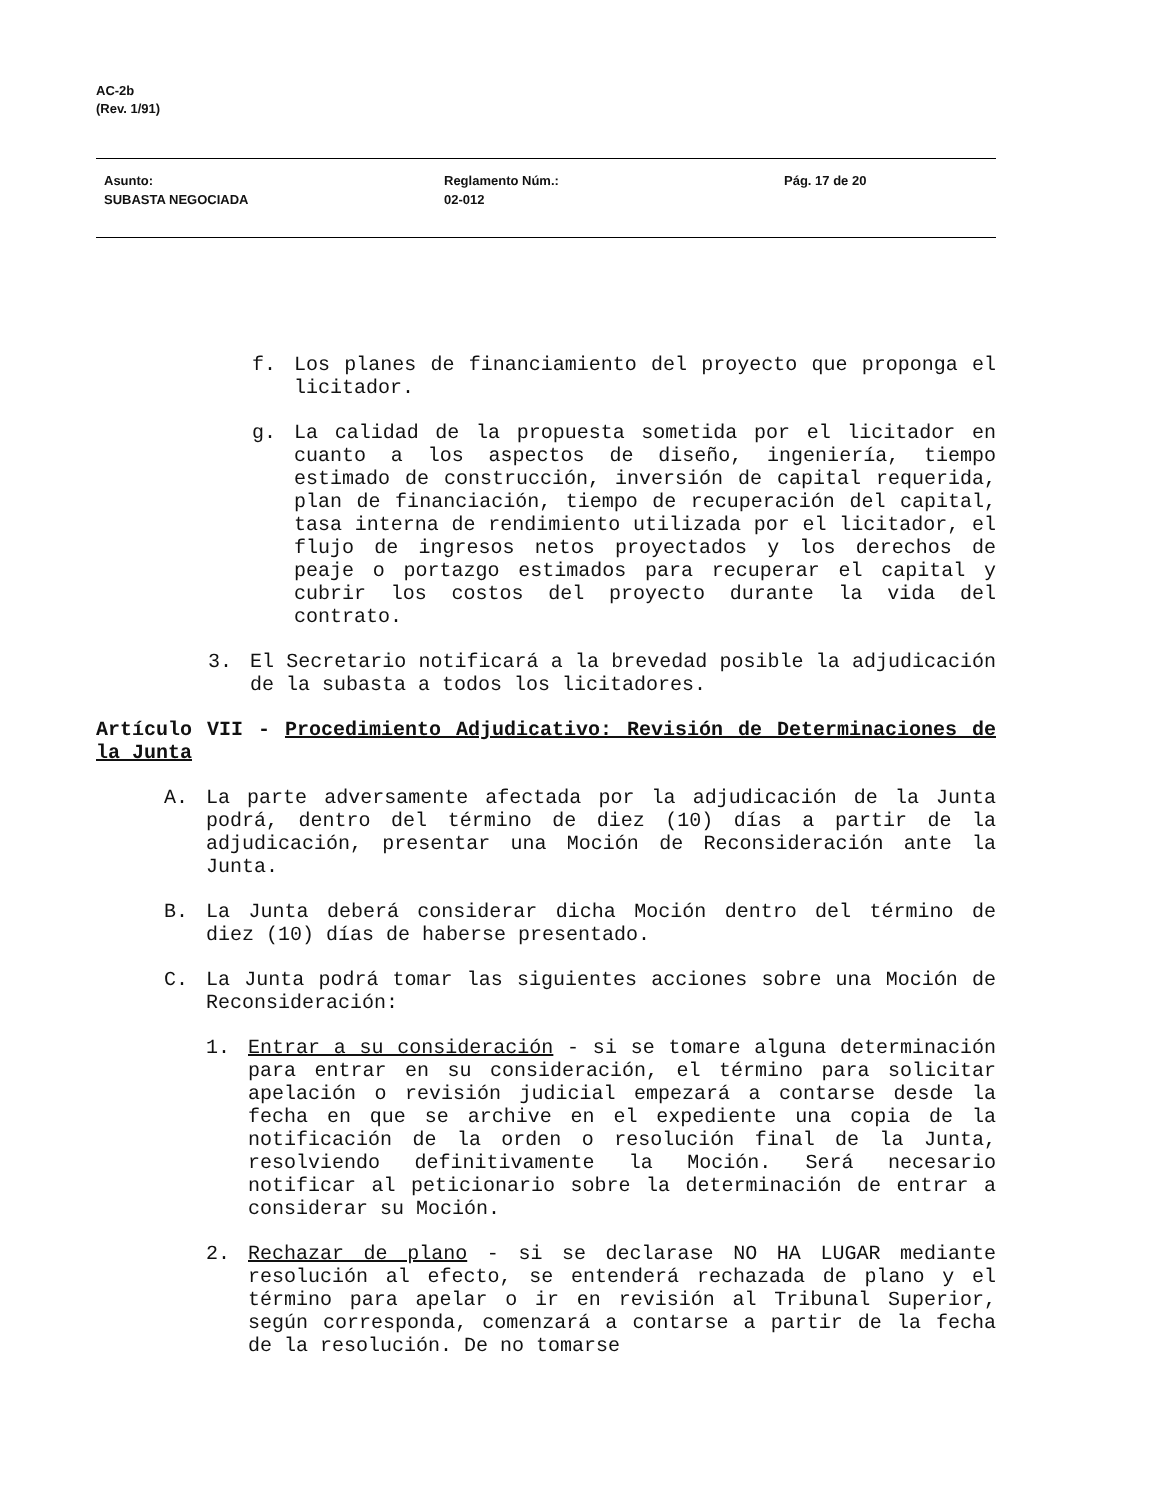AC-2b
(Rev. 1/91)
Asunto:
SUBASTA NEGOCIADA
Reglamento Núm.:
02-012
Pág. 17 de 20
f. Los planes de financiamiento del proyecto que proponga el licitador.
g. La calidad de la propuesta sometida por el licitador en cuanto a los aspectos de diseño, ingeniería, tiempo estimado de construcción, inversión de capital requerida, plan de financiación, tiempo de recuperación del capital, tasa interna de rendimiento utilizada por el licitador, el flujo de ingresos netos proyectados y los derechos de peaje o portazgo estimados para recuperar el capital y cubrir los costos del proyecto durante la vida del contrato.
3. El Secretario notificará a la brevedad posible la adjudicación de la subasta a todos los licitadores.
Artículo VII - Procedimiento Adjudicativo: Revisión de Determinaciones de la Junta
A. La parte adversamente afectada por la adjudicación de la Junta podrá, dentro del término de diez (10) días a partir de la adjudicación, presentar una Moción de Reconsideración ante la Junta.
B. La Junta deberá considerar dicha Moción dentro del término de diez (10) días de haberse presentado.
C. La Junta podrá tomar las siguientes acciones sobre una Moción de Reconsideración:
1. Entrar a su consideración - si se tomare alguna determinación para entrar en su consideración, el término para solicitar apelación o revisión judicial empezará a contarse desde la fecha en que se archive en el expediente una copia de la notificación de la orden o resolución final de la Junta, resolviendo definitivamente la Moción. Será necesario notificar al peticionario sobre la determinación de entrar a considerar su Moción.
2. Rechazar de plano - si se declarase NO HA LUGAR mediante resolución al efecto, se entenderá rechazada de plano y el término para apelar o ir en revisión al Tribunal Superior, según corresponda, comenzará a contarse a partir de la fecha de la resolución. De no tomarse